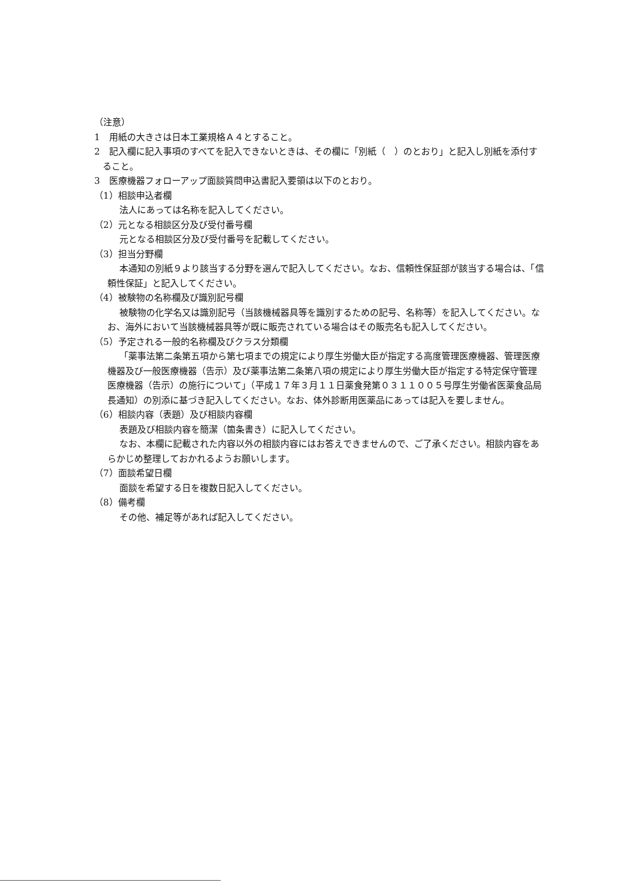（注意）
1　用紙の大きさは日本工業規格Ａ４とすること。
2　記入欄に記入事項のすべてを記入できないときは、その欄に「別紙（　）のとおり」と記入し別紙を添付すること。
3　医療機器フォローアップ面談質問申込書記入要領は以下のとおり。
（1）相談申込者欄
法人にあっては名称を記入してください。
（2）元となる相談区分及び受付番号欄
元となる相談区分及び受付番号を記載してください。
（3）担当分野欄
本通知の別紙９より該当する分野を選んで記入してください。なお、信頼性保証部が該当する場合は、「信頼性保証」と記入してください。
（4）被験物の名称欄及び識別記号欄
被験物の化学名又は識別記号（当該機械器具等を識別するための記号、名称等）を記入してください。なお、海外において当該機械器具等が既に販売されている場合はその販売名も記入してください。
（5）予定される一般的名称欄及びクラス分類欄
「薬事法第二条第五項から第七項までの規定により厚生労働大臣が指定する高度管理医療機器、管理医療機器及び一般医療機器（告示）及び薬事法第二条第八項の規定により厚生労働大臣が指定する特定保守管理医療機器（告示）の施行について」（平成１７年３月１１日薬食発第０３１１００５号厚生労働省医薬食品局長通知）の別添に基づき記入してください。なお、体外診断用医薬品にあっては記入を要しません。
（6）相談内容（表題）及び相談内容欄
表題及び相談内容を簡潔（箇条書き）に記入してください。
なお、本欄に記載された内容以外の相談内容にはお答えできませんので、ご了承ください。相談内容をあらかじめ整理しておかれるようお願いします。
（7）面談希望日欄
面談を希望する日を複数日記入してください。
（8）備考欄
その他、補足等があれば記入してください。